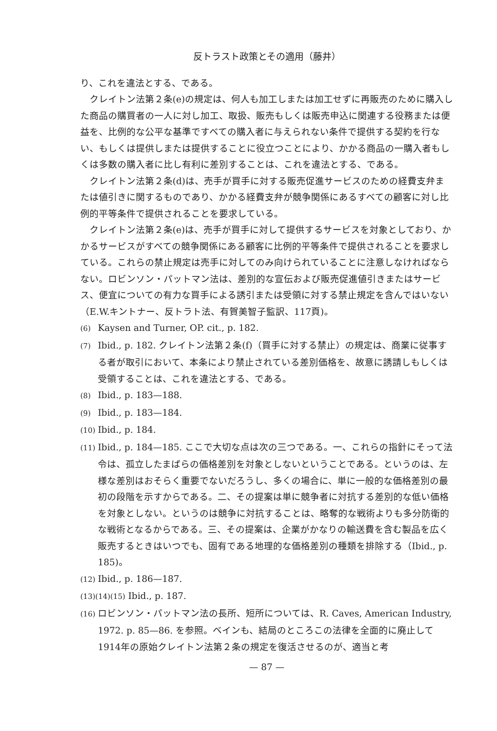反トラスト政策とその適用（藤井）
り、これを違法とする、である。
クレイトン法第２条(e)の規定は、何人も加工しまたは加工せずに再販売のために購入した商品の購買者の一人に対し加工、取扱、販売もしくは販売申込に関連する役務または便益を、比例的な公平な基準ですべての購入者に与えられない条件で提供する契約を行ない、もしくは提供しまたは提供することに役立つことにより、かかる商品の一購入者もしくは多数の購入者に比し有利に差別することは、これを違法とする、である。
クレイトン法第２条(d)は、売手が買手に対する販売促進サービスのための経費支弁または値引きに関するものであり、かかる経費支弁が競争関係にあるすべての顧客に対し比例的平等条件で提供されることを要求している。
クレイトン法第２条(e)は、売手が買手に対して提供するサービスを対象としており、かかるサービスがすべての競争関係にある顧客に比例的平等条件で提供されることを要求している。これらの禁止規定は売手に対してのみ向けられていることに注意しなければならない。ロビンソン・パットマン法は、差別的な宣伝および販売促進値引きまたはサービス、便宜についての有力な買手による誘引または受領に対する禁止規定を含んではいない（E.W.キントナー、反トラト法、有賀美智子監訳、117頁)。
(6) Kaysen and Turner, OP. cit., p. 182.
(7) Ibid., p. 182. クレイトン法第２条(f)（買手に対する禁止）の規定は、商業に従事する者が取引において、本条により禁止されている差別価格を、故意に誘請しもしくは受領することは、これを違法とする、である。
(8) Ibid., p. 183—188.
(9) Ibid., p. 183—184.
(10) Ibid., p. 184.
(11) Ibid., p. 184—185. ここで大切な点は次の三つである。一、これらの指針にそって法令は、孤立したまばらの価格差別を対象としないということである。というのは、左様な差別はおそらく重要でないだろうし、多くの場合に、単に一般的な価格差別の最初の段階を示すからである。二、その提案は単に競争者に対抗する差別的な低い価格を対象としない。というのは競争に対抗することは、略奪的な戦術よりも多分防衛的な戦術となるからである。三、その提案は、企業がかなりの輸送費を含む製品を広く販売するときはいつでも、固有である地理的な価格差別の種類を排除する（Ibid., p. 185)。
(12) Ibid., p. 186—187.
(13)(14)(15) Ibid., p. 187.
(16) ロビンソン・パットマン法の長所、短所については、R. Caves, American Industry, 1972. p. 85—86. を参照。ベインも、結局のところこの法律を全面的に廃止して1914年の原始クレイトン法第２条の規定を復活させるのが、適当と考
— 87 —